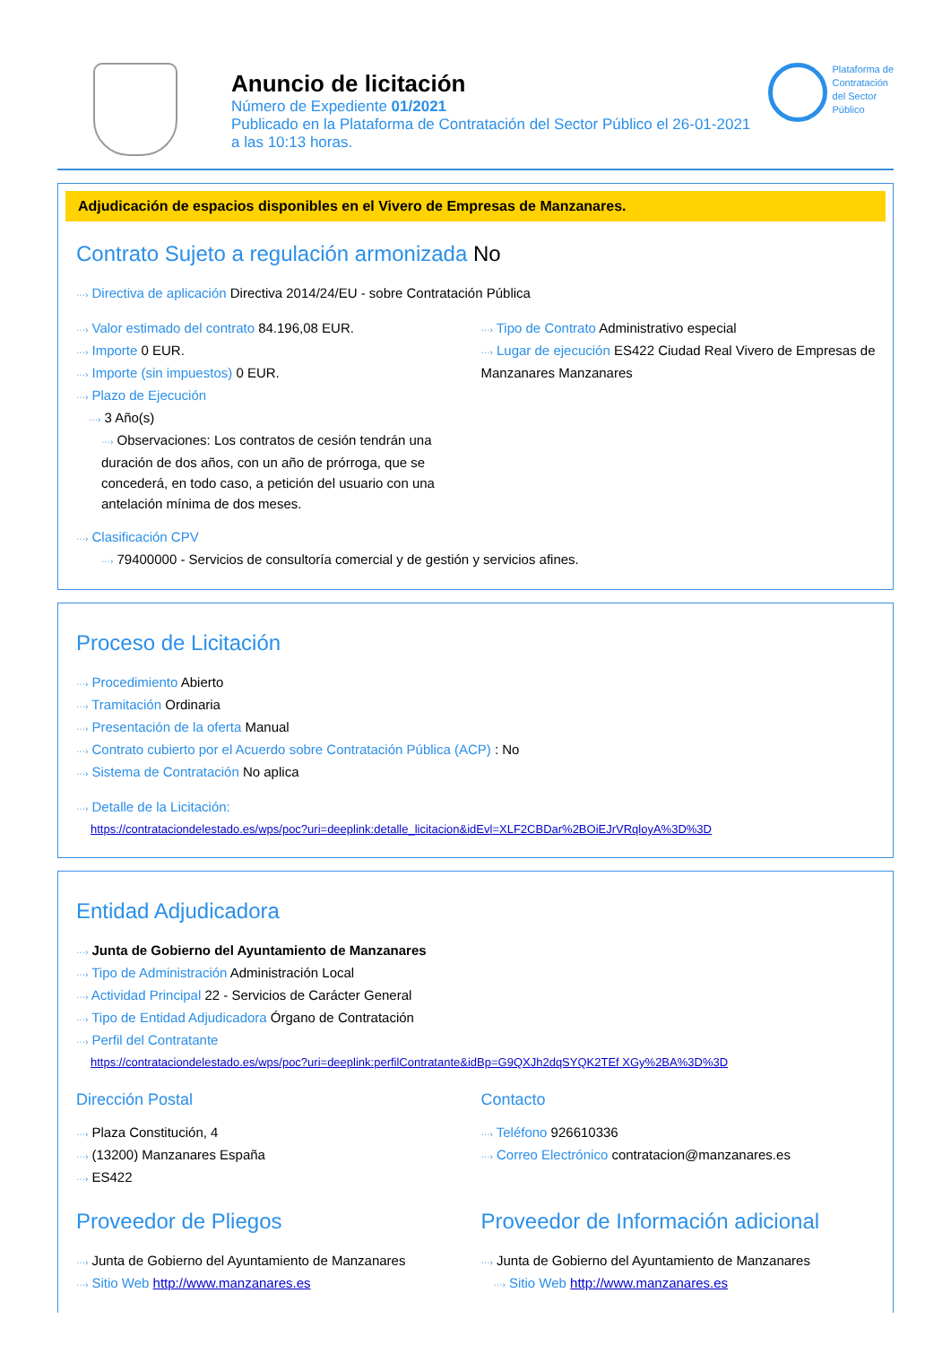Anuncio de licitación
Número de Expediente 01/2021
Publicado en la Plataforma de Contratación del Sector Público el 26-01-2021
a las 10:13 horas.
Plataforma de
Contratación
del Sector
Público
Adjudicación de espacios disponibles en el Vivero de Empresas de Manzanares.
Contrato Sujeto a regulación armonizada No
···› Directiva de aplicación Directiva 2014/24/EU - sobre Contratación Pública
···› Valor estimado del contrato 84.196,08 EUR.
···› Importe 0 EUR.
···› Importe (sin impuestos) 0 EUR.
···› Plazo de Ejecución
···› 3 Año(s)
···› Observaciones: Los contratos de cesión tendrán una duración de dos años, con un año de prórroga, que se concederá, en todo caso, a petición del usuario con una antelación mínima de dos meses.
···› Tipo de Contrato Administrativo especial
···› Lugar de ejecución ES422 Ciudad Real Vivero de Empresas de Manzanares Manzanares
···› Clasificación CPV
···› 79400000 - Servicios de consultoría comercial y de gestión y servicios afines.
Proceso de Licitación
···› Procedimiento Abierto
···› Tramitación Ordinaria
···› Presentación de la oferta Manual
···› Contrato cubierto por el Acuerdo sobre Contratación Pública (ACP) : No
···› Sistema de Contratación No aplica
···› Detalle de la Licitación:
https://contrataciondelestado.es/wps/poc?uri=deeplink:detalle_licitacion&idEvl=XLF2CBDar%2BOiEJrVRqloyA%3D%3D
Entidad Adjudicadora
···› Junta de Gobierno del Ayuntamiento de Manzanares
···› Tipo de Administración Administración Local
···› Actividad Principal 22 - Servicios de Carácter General
···› Tipo de Entidad Adjudicadora Órgano de Contratación
···› Perfil del Contratante
https://contrataciondelestado.es/wps/poc?uri=deeplink:perfilContratante&idBp=G9QXJh2dqSYQK2TEf XGy%2BA%3D%3D
Dirección Postal
···› Plaza Constitución, 4
···› (13200) Manzanares España
···› ES422
Contacto
···› Teléfono 926610336
···› Correo Electrónico contratacion@manzanares.es
Proveedor de Pliegos
···› Junta de Gobierno del Ayuntamiento de Manzanares
···› Sitio Web http://www.manzanares.es
Proveedor de Información adicional
···› Junta de Gobierno del Ayuntamiento de Manzanares
···› Sitio Web http://www.manzanares.es